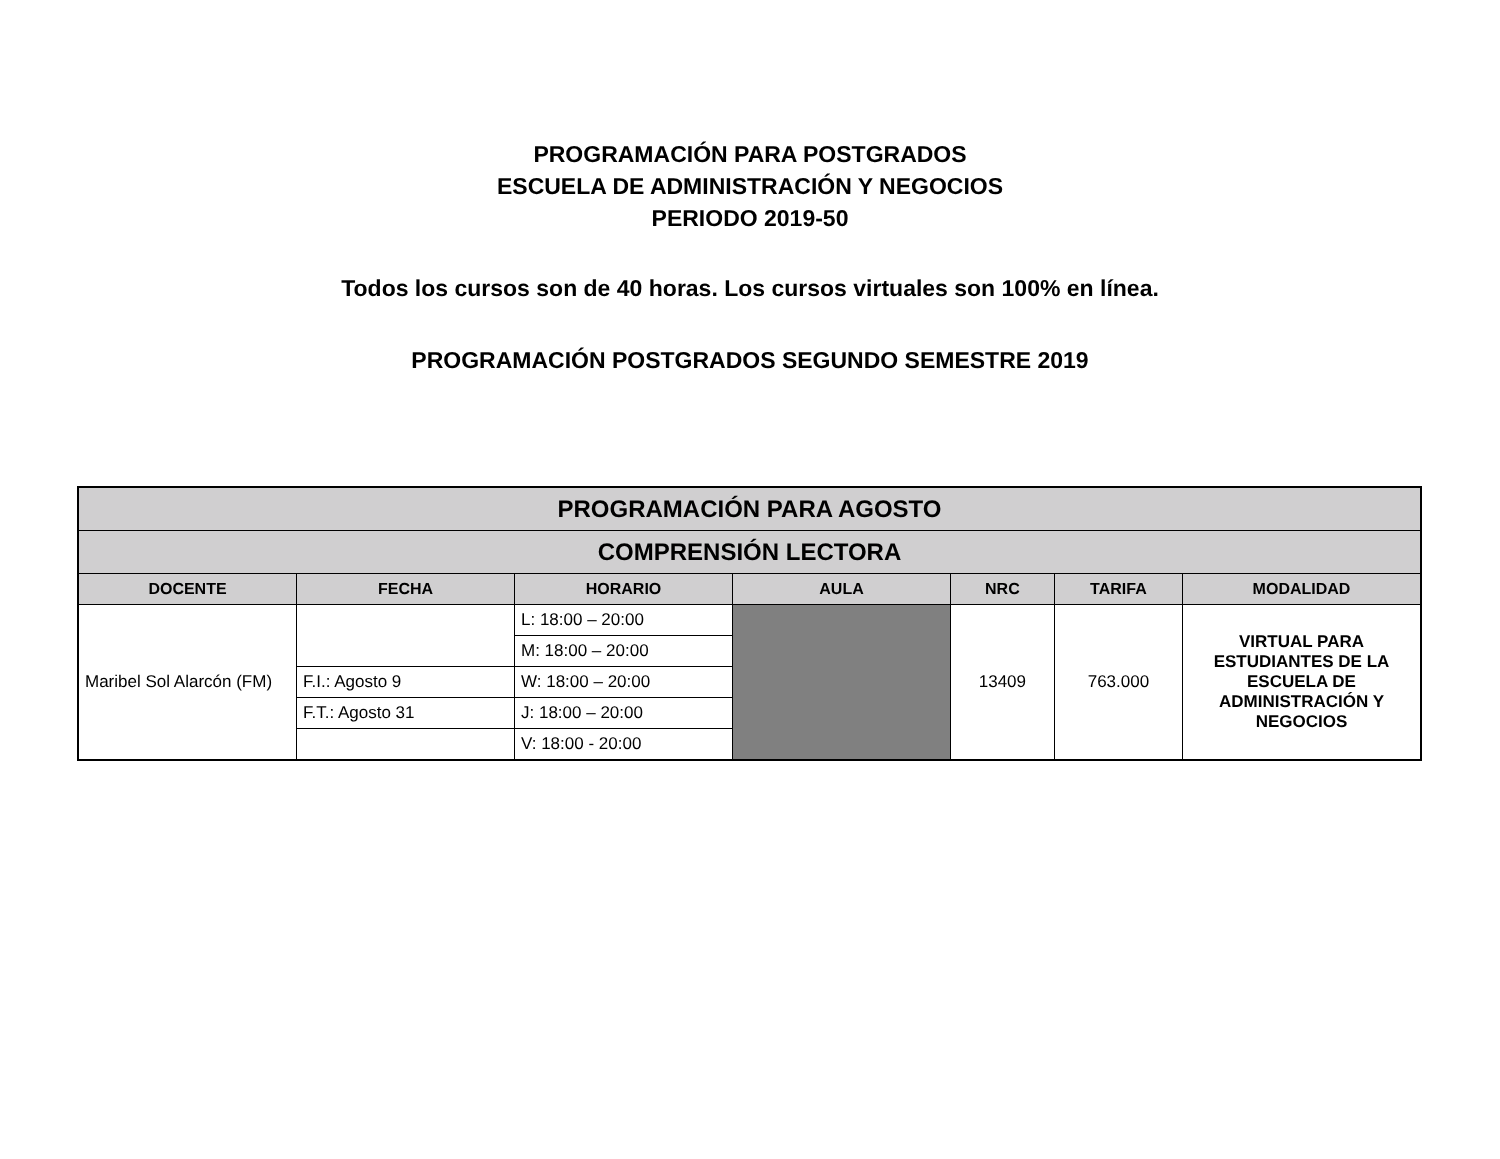PROGRAMACIÓN PARA POSTGRADOS
ESCUELA DE ADMINISTRACIÓN Y NEGOCIOS
PERIODO 2019-50
Todos los cursos son de 40 horas. Los cursos virtuales son 100% en línea.
PROGRAMACIÓN POSTGRADOS SEGUNDO SEMESTRE 2019
| PROGRAMACIÓN PARA AGOSTO | | | | | | |
| COMPRENSIÓN LECTORA | | | | | | |
| DOCENTE | FECHA | HORARIO | AULA | NRC | TARIFA | MODALIDAD |
| Maribel Sol Alarcón (FM) | | L: 18:00 – 20:00 | | 13409 | 763.000 | VIRTUAL PARA ESTUDIANTES DE LA ESCUELA DE ADMINISTRACIÓN Y NEGOCIOS |
| | | M: 18:00 – 20:00 | | | | |
| | F.I.: Agosto 9 | W: 18:00 – 20:00 | | | | |
| | F.T.: Agosto 31 | J: 18:00 – 20:00 | | | | |
| | | V: 18:00 - 20:00 | | | | |